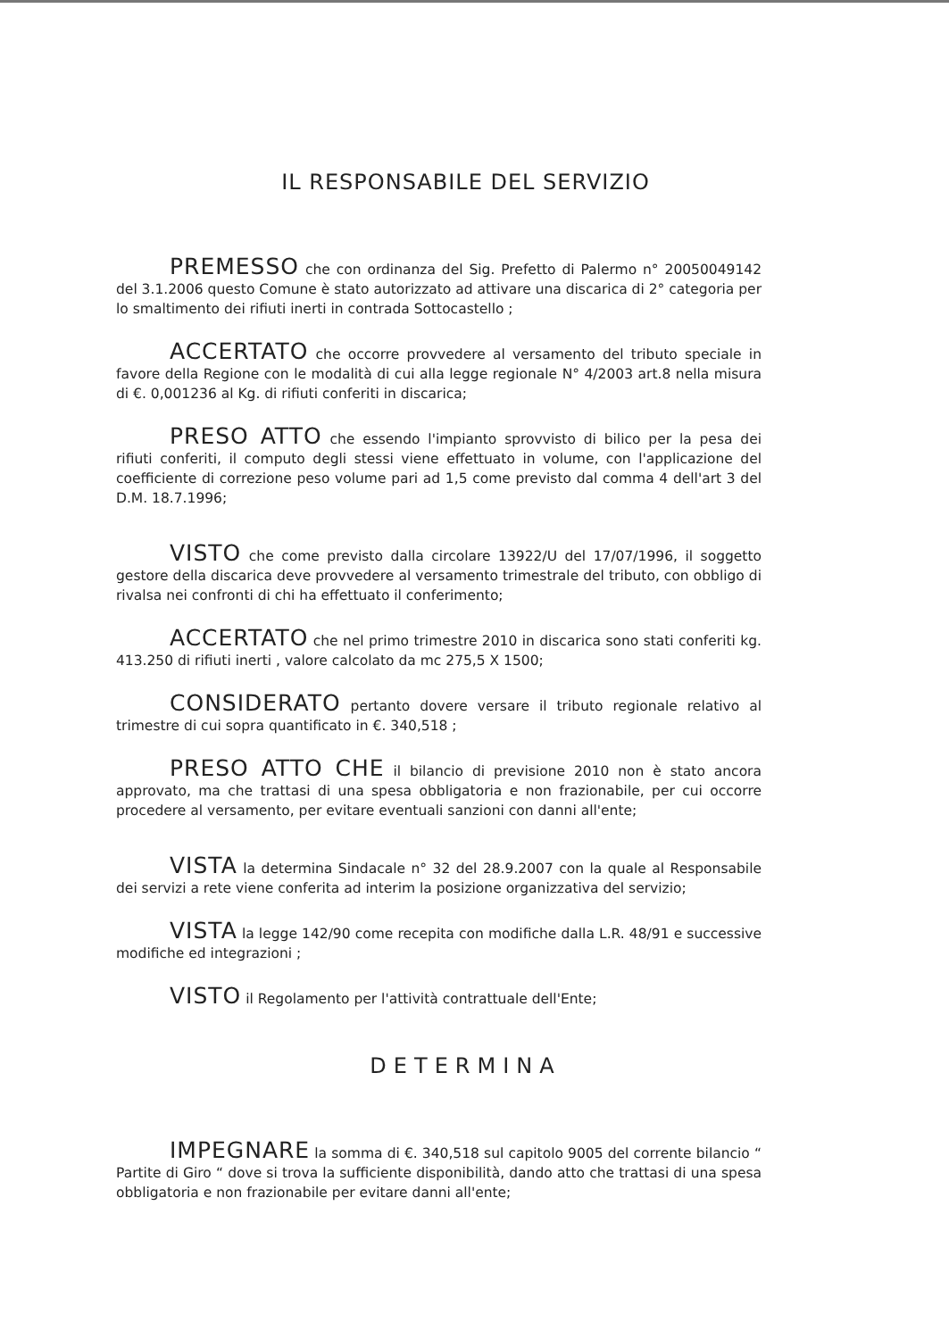IL RESPONSABILE DEL SERVIZIO
PREMESSO che con ordinanza del Sig. Prefetto di Palermo n° 20050049142 del 3.1.2006 questo Comune è stato autorizzato ad attivare una discarica di 2° categoria per lo smaltimento dei rifiuti inerti in contrada Sottocastello ;
ACCERTATO che occorre provvedere al versamento del tributo speciale in favore della Regione con le modalità di cui alla legge regionale N° 4/2003 art.8 nella misura di €. 0,001236 al Kg. di rifiuti conferiti in discarica;
PRESO ATTO che essendo l'impianto sprovvisto di bilico per la pesa dei rifiuti conferiti, il computo degli stessi viene effettuato in volume, con l'applicazione del coefficiente di correzione peso volume pari ad 1,5 come previsto dal comma 4 dell'art 3 del D.M. 18.7.1996;
VISTO che come previsto dalla circolare 13922/U del 17/07/1996, il soggetto gestore della discarica deve provvedere al versamento trimestrale del tributo, con obbligo di rivalsa nei confronti di chi ha effettuato il conferimento;
ACCERTATO che nel primo trimestre 2010 in discarica sono stati conferiti kg. 413.250 di rifiuti inerti , valore calcolato da mc 275,5 X 1500;
CONSIDERATO pertanto dovere versare il tributo regionale relativo al trimestre di cui sopra quantificato in €. 340,518 ;
PRESO ATTO CHE il bilancio di previsione 2010 non è stato ancora approvato, ma che trattasi di una spesa obbligatoria e non frazionabile, per cui occorre procedere al versamento, per evitare eventuali sanzioni con danni all'ente;
VISTA la determina Sindacale n° 32 del 28.9.2007 con la quale al Responsabile dei servizi a rete viene conferita ad interim la posizione organizzativa del servizio;
VISTA la legge 142/90 come recepita con modifiche dalla L.R. 48/91 e successive modifiche ed integrazioni ;
VISTO il Regolamento per l'attività contrattuale dell'Ente;
DETERMINA
IMPEGNARE la somma di €. 340,518 sul capitolo 9005 del corrente bilancio “ Partite di Giro “ dove si trova la sufficiente disponibilità, dando atto che trattasi di una spesa obbligatoria e non frazionabile per evitare danni all'ente;